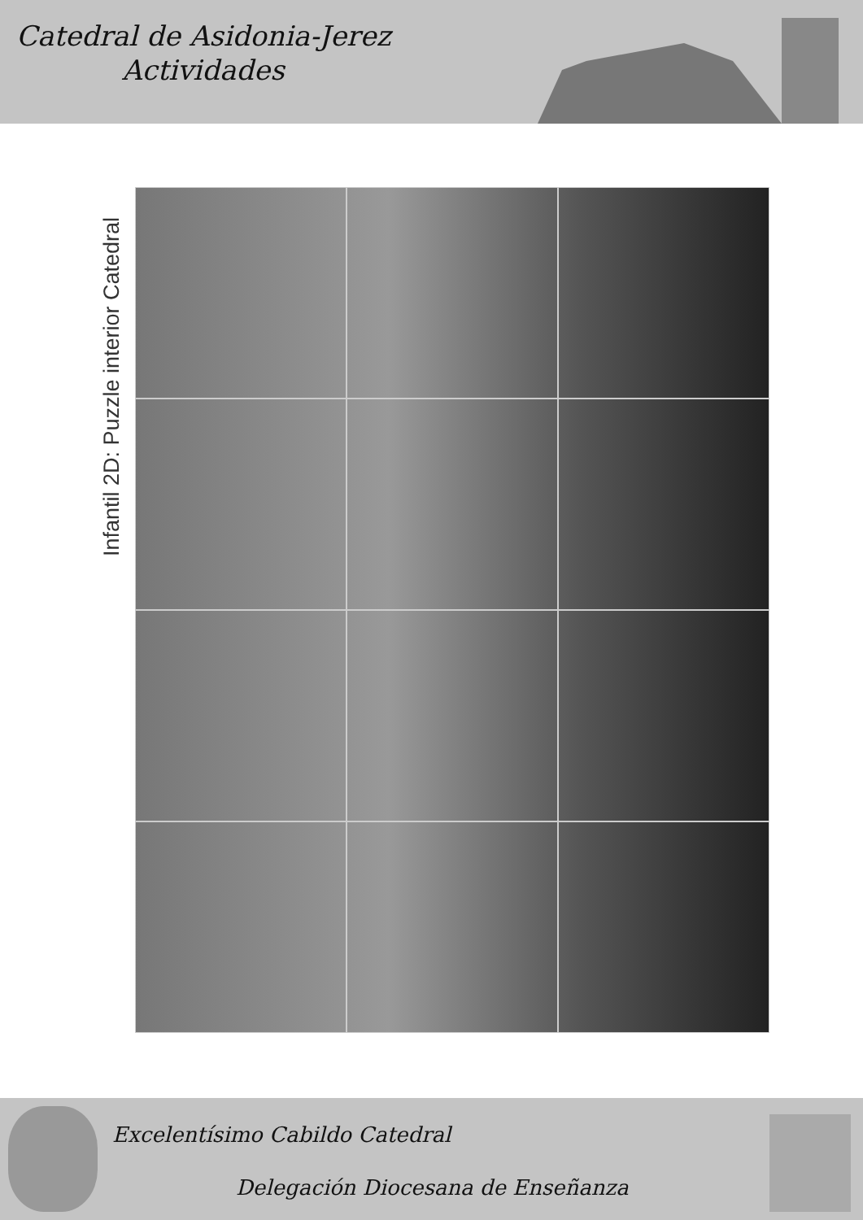Catedral de Asidonia-Jerez
Actividades
Infantil 2D: Puzzle interior Catedral
Excelentísimo Cabildo Catedral
Delegación Diocesana de Enseñanza